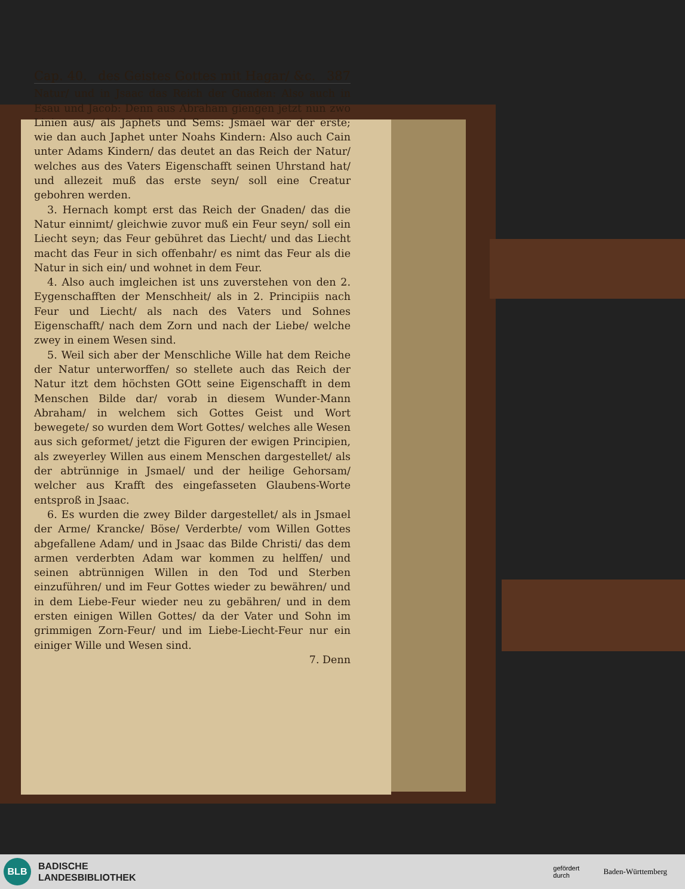Cap. 40. des Geistes Gottes mit Hagar/ &c. 387
Natur/ und in Jsaac das Reich der Gnaden: Also auch in Esau und Jacob: Denn aus Abraham giengen jetzt nun zwo Linien aus/ als Japhets und Sems: Jsmael war der erste; wie dan auch Japhet unter Noahs Kindern: Also auch Cain unter Adams Kindern/ das deutet an das Reich der Natur/ welches aus des Vaters Eigenschafft seinen Uhrstand hat/ und allezeit muß das erste seyn/ soll eine Creatur gebohren werden.
3. Hernach kompt erst das Reich der Gnaden/ das die Natur einnimt/ gleichwie zuvor muß ein Feur seyn/ soll ein Liecht seyn; das Feur gebühret das Liecht/ und das Liecht macht das Feur in sich offenbahr/ es nimt das Feur als die Natur in sich ein/ und wohnet in dem Feur.
4. Also auch imgleichen ist uns zuverstehen von den 2. Eygenschafften der Menschheit/ als in 2. Principiis nach Feur und Liecht/ als nach des Vaters und Sohnes Eigenschafft/ nach dem Zorn und nach der Liebe/ welche zwey in einem Wesen sind.
5. Weil sich aber der Menschliche Wille hat dem Reiche der Natur unterworffen/ so stellete auch das Reich der Natur itzt dem höchsten GOtt seine Eigenschafft in dem Menschen Bilde dar/ vorab in diesem Wunder-Mann Abraham/ in welchem sich Gottes Geist und Wort bewegete/ so wurden dem Wort Gottes/ welches alle Wesen aus sich geformet/ jetzt die Figuren der ewigen Principien, als zweyerley Willen aus einem Menschen dargestellet/ als der abtrünnige in Jsmael/ und der heilige Gehorsam/ welcher aus Krafft des eingefasseten Glaubens-Worte entsproß in Jsaac.
6. Es wurden die zwey Bilder dargestellet/ als in Jsmael der Arme/ Krancke/ Böse/ Verderbte/ vom Willen Gottes abgefallene Adam/ und in Jsaac das Bilde Christi/ das dem armen verderbten Adam war kommen zu helffen/ und seinen abtrünnigen Willen in den Tod und Sterben einzuführen/ und im Feur Gottes wieder zu bewähren/ und in dem Liebe-Feur wieder neu zu gebähren/ und in dem ersten einigen Willen Gottes/ da der Vater und Sohn im grimmigen Zorn-Feur/ und im Liebe-Liecht-Feur nur ein einiger Wille und Wesen sind.
7. Denn
BLB
BADISCHE
LANDESBIBLIOTHEK
gefördert
durch Baden-Württemberg